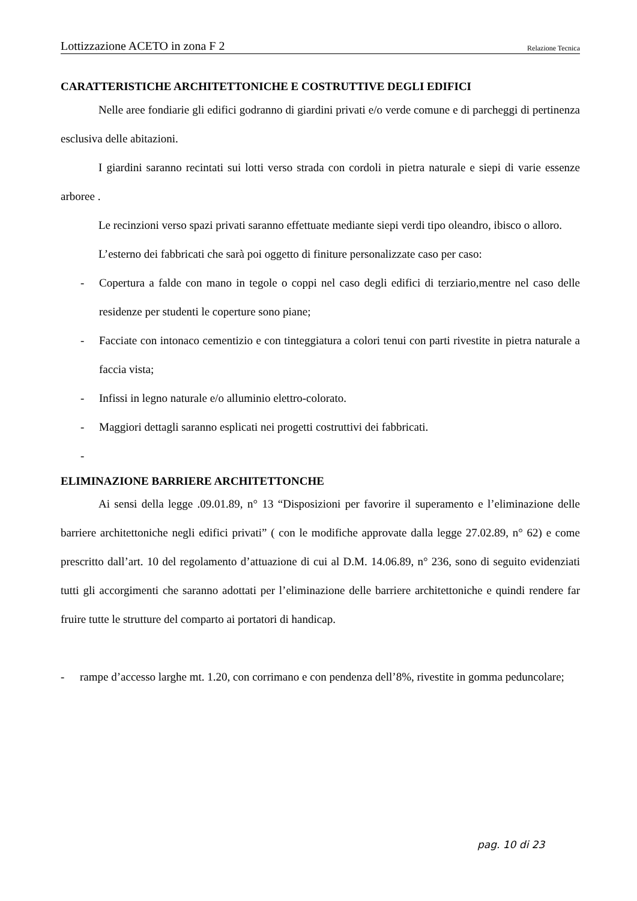Lottizzazione ACETO in zona F 2 Relazione Tecnica
CARATTERISTICHE ARCHITETTONICHE E COSTRUTTIVE DEGLI EDIFICI
Nelle aree fondiarie gli edifici godranno di giardini privati e/o verde comune e di parcheggi di pertinenza esclusiva delle abitazioni.
I giardini saranno recintati sui lotti verso strada con cordoli in pietra naturale e siepi di varie essenze arboree .
Le recinzioni verso spazi privati saranno effettuate mediante siepi verdi tipo oleandro, ibisco o alloro.
L’esterno dei fabbricati che sarà poi oggetto di finiture personalizzate caso per caso:
- Copertura a falde con mano in tegole o coppi nel caso degli edifici di terziario,mentre nel caso delle residenze per studenti le coperture sono piane;
- Facciate con intonaco cementizio e con tinteggiatura a colori tenui con parti rivestite in pietra naturale a faccia vista;
- Infissi in legno naturale e/o alluminio elettro-colorato.
- Maggiori dettagli saranno esplicati nei progetti costruttivi dei fabbricati.
-
ELIMINAZIONE BARRIERE ARCHITETTONCHE
Ai sensi della legge .09.01.89, n° 13 “Disposizioni per favorire il superamento e l’eliminazione delle barriere architettoniche negli edifici privati” ( con le modifiche approvate dalla legge 27.02.89, n° 62) e come prescritto dall’art. 10 del regolamento d’attuazione di cui al D.M. 14.06.89, n° 236, sono di seguito evidenziati tutti gli accorgimenti che saranno adottati per l’eliminazione delle barriere architettoniche e quindi rendere far fruire tutte le strutture del comparto ai portatori di handicap.
- rampe d’accesso larghe mt. 1.20, con corrimano e con pendenza dell’8%, rivestite in gomma peduncolare;
pag. 10 di 23